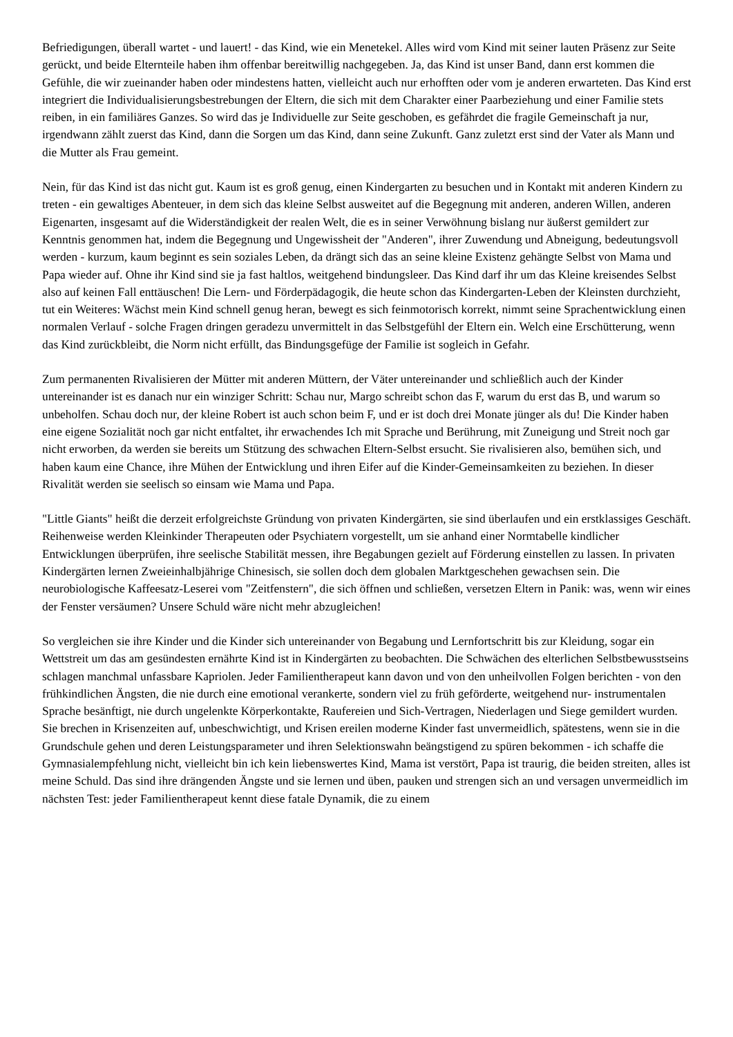Befriedigungen, überall wartet - und lauert! - das Kind, wie ein Menetekel. Alles wird vom Kind mit seiner lauten Präsenz zur Seite gerückt, und beide Elternteile haben ihm offenbar bereitwillig nachgegeben. Ja, das Kind ist unser Band, dann erst kommen die Gefühle, die wir zueinander haben oder mindestens hatten, vielleicht auch nur erhofften oder vom je anderen erwarteten. Das Kind erst integriert die Individualisierungsbestrebungen der Eltern, die sich mit dem Charakter einer Paarbeziehung und einer Familie stets reiben, in ein familiäres Ganzes. So wird das je Individuelle zur Seite geschoben, es gefährdet die fragile Gemeinschaft ja nur, irgendwann zählt zuerst das Kind, dann die Sorgen um das Kind, dann seine Zukunft. Ganz zuletzt erst sind der Vater als Mann und die Mutter als Frau gemeint.
Nein, für das Kind ist das nicht gut. Kaum ist es groß genug, einen Kindergarten zu besuchen und in Kontakt mit anderen Kindern zu treten - ein gewaltiges Abenteuer, in dem sich das kleine Selbst ausweitet auf die Begegnung mit anderen, anderen Willen, anderen Eigenarten, insgesamt auf die Widerständigkeit der realen Welt, die es in seiner Verwöhnung bislang nur äußerst gemildert zur Kenntnis genommen hat, indem die Begegnung und Ungewissheit der "Anderen", ihrer Zuwendung und Abneigung, bedeutungsvoll werden - kurzum, kaum beginnt es sein soziales Leben, da drängt sich das an seine kleine Existenz gehängte Selbst von Mama und Papa wieder auf. Ohne ihr Kind sind sie ja fast haltlos, weitgehend bindungsleer. Das Kind darf ihr um das Kleine kreisendes Selbst also auf keinen Fall enttäuschen! Die Lern- und Förderpädagogik, die heute schon das Kindergarten-Leben der Kleinsten durchzieht, tut ein Weiteres: Wächst mein Kind schnell genug heran, bewegt es sich feinmotorisch korrekt, nimmt seine Sprachentwicklung einen normalen Verlauf - solche Fragen dringen geradezu unvermittelt in das Selbstgefühl der Eltern ein. Welch eine Erschütterung, wenn das Kind zurückbleibt, die Norm nicht erfüllt, das Bindungsgefüge der Familie ist sogleich in Gefahr.
Zum permanenten Rivalisieren der Mütter mit anderen Müttern, der Väter untereinander und schließlich auch der Kinder untereinander ist es danach nur ein winziger Schritt: Schau nur, Margo schreibt schon das F, warum du erst das B, und warum so unbeholfen. Schau doch nur, der kleine Robert ist auch schon beim F, und er ist doch drei Monate jünger als du! Die Kinder haben eine eigene Sozialität noch gar nicht entfaltet, ihr erwachendes Ich mit Sprache und Berührung, mit Zuneigung und Streit noch gar nicht erworben, da werden sie bereits um Stützung des schwachen Eltern-Selbst ersucht. Sie rivalisieren also, bemühen sich, und haben kaum eine Chance, ihre Mühen der Entwicklung und ihren Eifer auf die Kinder-Gemeinsamkeiten zu beziehen. In dieser Rivalität werden sie seelisch so einsam wie Mama und Papa.
"Little Giants" heißt die derzeit erfolgreichste Gründung von privaten Kindergärten, sie sind überlaufen und ein erstklassiges Geschäft. Reihenweise werden Kleinkinder Therapeuten oder Psychiatern vorgestellt, um sie anhand einer Normtabelle kindlicher Entwicklungen überprüfen, ihre seelische Stabilität messen, ihre Begabungen gezielt auf Förderung einstellen zu lassen. In privaten Kindergärten lernen Zweieinhalbjährige Chinesisch, sie sollen doch dem globalen Marktgeschehen gewachsen sein. Die neurobiologische Kaffeesatz-Leserei vom "Zeitfenstern", die sich öffnen und schließen, versetzen Eltern in Panik: was, wenn wir eines der Fenster versäumen? Unsere Schuld wäre nicht mehr abzugleichen!
So vergleichen sie ihre Kinder und die Kinder sich untereinander von Begabung und Lernfortschritt bis zur Kleidung, sogar ein Wettstreit um das am gesündesten ernährte Kind ist in Kindergärten zu beobachten. Die Schwächen des elterlichen Selbstbewusstseins schlagen manchmal unfassbare Kapriolen. Jeder Familientherapeut kann davon und von den unheilvollen Folgen berichten - von den frühkindlichen Ängsten, die nie durch eine emotional verankerte, sondern viel zu früh geförderte, weitgehend nur- instrumentalen Sprache besänftigt, nie durch ungelenkte Körperkontakte, Raufereien und Sich-Vertragen, Niederlagen und Siege gemildert wurden. Sie brechen in Krisenzeiten auf, unbeschwichtigt, und Krisen ereilen moderne Kinder fast unvermeidlich, spätestens, wenn sie in die Grundschule gehen und deren Leistungsparameter und ihren Selektionswahn beängstigend zu spüren bekommen - ich schaffe die Gymnasialempfehlung nicht, vielleicht bin ich kein liebenswertes Kind, Mama ist verstört, Papa ist traurig, die beiden streiten, alles ist meine Schuld. Das sind ihre drängenden Ängste und sie lernen und üben, pauken und strengen sich an und versagen unvermeidlich im nächsten Test: jeder Familientherapeut kennt diese fatale Dynamik, die zu einem